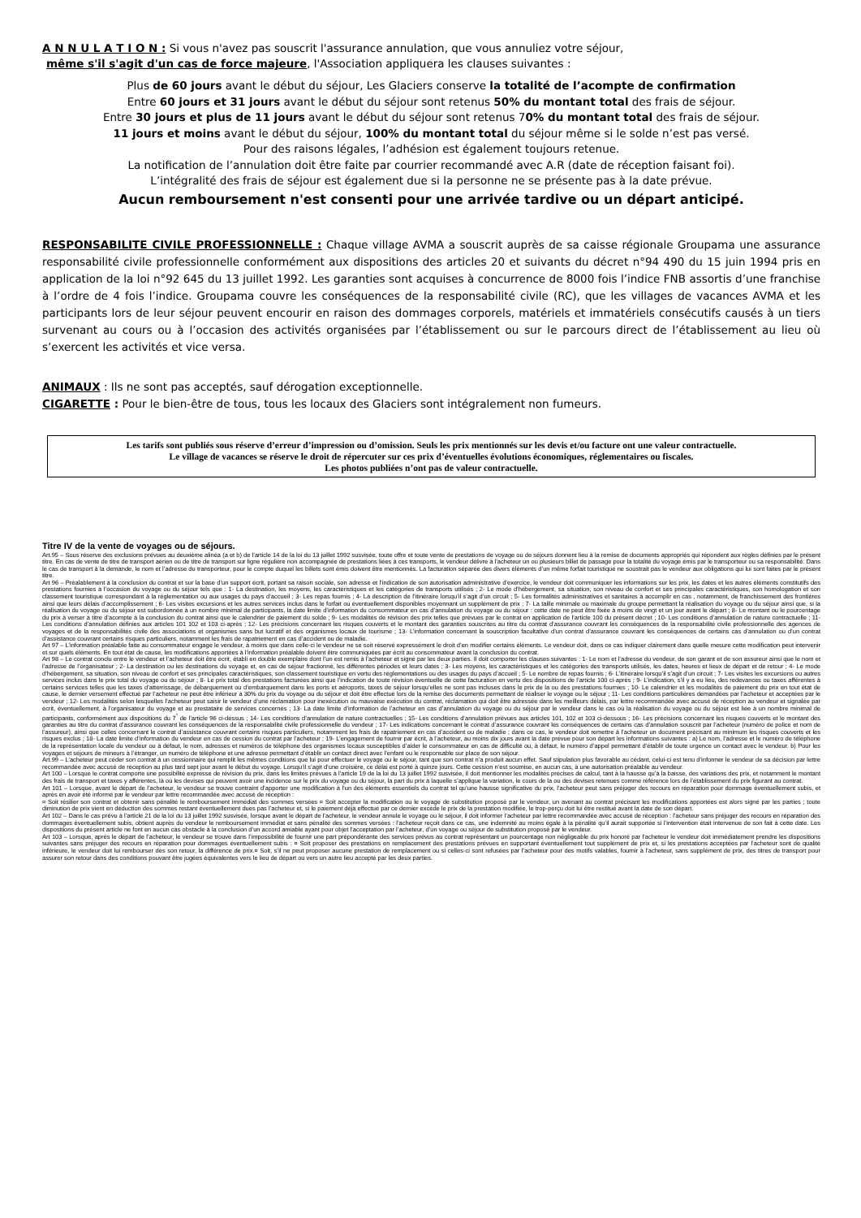A N N U L A T I O N : Si vous n'avez pas souscrit l'assurance annulation, que vous annuliez votre séjour,
même s'il s'agit d'un cas de force majeure, l'Association appliquera les clauses suivantes :
Plus de 60 jours avant le début du séjour, Les Glaciers conserve la totalité de l’acompte de confirmation
Entre 60 jours et 31 jours avant le début du séjour sont retenus 50% du montant total des frais de séjour.
Entre 30 jours et plus de 11 jours avant le début du séjour sont retenus 70% du montant total des frais de séjour.
11 jours et moins avant le début du séjour, 100% du montant total du séjour même si le solde n’est pas versé.
Pour des raisons légales, l’adhésion est également toujours retenue.
La notification de l’annulation doit être faite par courrier recommandé avec A.R (date de réception faisant foi).
L’intégralité des frais de séjour est également due si la personne ne se présente pas à la date prévue.
Aucun remboursement n'est consenti pour une arrivée tardive ou un départ anticipé.
RESPONSABILITE CIVILE PROFESSIONNELLE : Chaque village AVMA a souscrit auprès de sa caisse régionale Groupama une assurance responsabilité civile professionnelle conformément aux dispositions des articles 20 et suivants du décret n°94 490 du 15 juin 1994 pris en application de la loi n°92 645 du 13 juillet 1992. Les garanties sont acquises à concurrence de 8000 fois l’indice FNB assortis d’une franchise à l’ordre de 4 fois l’indice. Groupama couvre les conséquences de la responsabilité civile (RC), que les villages de vacances AVMA et les participants lors de leur séjour peuvent encourir en raison des dommages corporels, matériels et immatériels consécutifs causés à un tiers survenant au cours ou à l’occasion des activités organisées par l’établissement ou sur le parcours direct de l’établissement au lieu où s’exercent les activités et vice versa.
ANIMAUX : Ils ne sont pas acceptés, sauf dérogation exceptionnelle.
CIGARETTE : Pour le bien-être de tous, tous les locaux des Glaciers sont intégralement non fumeurs.
Les tarifs sont publiés sous réserve d’erreur d’impression ou d’omission. Seuls les prix mentionnés sur les devis et/ou facture ont une valeur contractuelle.
Le village de vacances se réserve le droit de répercuter sur ces prix d’éventuelles évolutions économiques, réglementaires ou fiscales.
Les photos publiées n’ont pas de valeur contractuelle.
Titre IV de la vente de voyages ou de séjours.
Art.95 – Sous réserve des exclusions prévues au deuxième alinéa (a et b) de l’article 14 de la loi du 13 juillet 1992 susvisée, toute offre et toute vente de prestations de voyage ou de séjours donnent lieu à la remise de documents appropriés qui répondent aux règles définies par le présent titre. En cas de vente de titre de transport aérien ou de titre de transport sur ligne régulière non accompagnée de prestations liées à ces transports, le vendeur délivre à l’acheteur un ou plusieurs billet de passage pour la totalité du voyage émis par le transporteur ou sa responsabilité. Dans le cas de transport à la demande, le nom et l’adresse du transporteur, pour le compte duquel les billets sont émis doivent être mentionnés. La facturation séparée des divers éléments d’un même forfait touristique ne soustrait pas le vendeur aux obligations qui lui sont faites par le présent titre.
Art 96 – Préalablement à la conclusion du contrat et sur la base d’un support écrit, portant sa raison sociale, son adresse et l’indication de son autorisation administrative d’exercice, le vendeur doit communiquer les informations sur les prix, les dates et les autres éléments constitutifs des prestations fournies à l’occasion du voyage ou du séjour tels que : 1- La destination, les moyens, les caractéristiques et les catégories de transports utilisés ; 2- Le mode d’hébergement, sa situation, son niveau de confort et ses principales caractéristiques, son homologation et son classement touristique correspondant à la réglementation ou aux usages du pays d’accueil ; 3- Les repas fournis ; 4- La description de l’itinéraire lorsqu’il s’agit d’un circuit ; 5- Les formalités administratives et sanitaires à accomplir en cas , notamment, de franchissement des frontières ainsi que leurs délais d’accomplissement ; 6- Les visites excursions et les autres services inclus dans le forfait ou éventuellement disponibles moyennant un supplément de prix ; 7- La taille minimale ou maximale du groupe permettant la réalisation du voyage ou du séjour ainsi que, si la réalisation du voyage ou du séjour est subordonnée à un nombre minimal de participants, la date limite d’information du consommateur en cas d’annulation du voyage ou du séjour : cette date ne peut être fixée à moins de vingt et un jour avant le départ ; 8- Le montant ou le pourcentage du prix à verser à titre d’acompte à la conclusion du contrat ainsi que le calendrier de paiement du solde ; 9- Les modalités de révision des prix telles que prévues par le contrat en application de l’article 100 du présent décret ; 10- Les conditions d’annulation de nature contractuelle ; 11- Les conditions d’annulation définies aux articles 101 102 et 103 ci-après ; 12- Les précisions concernant les risques couverts et le montant des garanties souscrites au titre du contrat d’assurance couvrant les conséquences de la responsabilité civile professionnelle des agences de voyages et de la responsabilités civile des associations et organismes sans but lucratif et des organismes locaux de tourisme ; 13- L’information concernant la souscription facultative d’un contrat d’assurance couvrant les conséquences de certains cas d’annulation ou d’un contrat d’assistance couvrant certains risques particuliers, notamment les frais de rapatriement en cas d’accident ou de maladie.
Art 97 – L’information préalable faite au consommateur engage le vendeur, à moins que dans celle-ci le vendeur ne se soit réservé expressément le droit d’en modifier certains éléments. Le vendeur doit, dans ce cas indiquer clairement dans quelle mesure cette modification peut intervenir et sur quels éléments. En tout état de cause, les modifications apportées à l’information préalable doivent être communiquées par écrit au consommateur avant la conclusion du contrat.
Art 98 – Le contrat conclu entre le vendeur et l’acheteur doit être écrit, établi en double exemplaire dont l’un est remis à l’acheteur et signé par les deux parties. Il doit comporter les clauses suivantes : 1- Le nom et l’adresse du vendeur, de son garant et de son assureur ainsi que le nom et l’adresse de l’organisateur ; 2- La destination ou les destinations du voyage et, en cas de séjour fractionné, les différentes périodes et leurs dates ; 3- Les moyens, les caractéristiques et les catégories des transports utilisés, les dates, heures et lieux de départ et de retour ; 4- Le mode d’hébergement, sa situation, son niveau de confort et ses principales caractéristiques, son classement touristique en vertu des réglementations ou des usages du pays d’accueil ; 5- Le nombre de repas fournis ; 6- L’itinéraire lorsqu’il s’agit d’un circuit ; 7- Les visites les excursions ou autres services inclus dans le prix total du voyage ou du séjour ; 8- Le prix total des prestations facturées ainsi que l’indication de toute révision éventuelle de cette facturation en vertu des dispositions de l’article 100 ci-après ; 9- L’indication, s’il y a eu lieu, des redevances ou taxes afférentes à certains services telles que les taxes d’atterrissage, de débarquement ou d’embarquement dans les ports et aéroports, taxes de séjour lorsqu’elles ne sont pas incluses dans le prix de la ou des prestations fournies ; 10- Le calendrier et les modalités de paiement du prix en tout état de cause, le dernier versement effectué par l’acheteur ne peut être inférieur à 30% du prix du voyage ou du séjour et doit être effectué lors de la remise des documents permettant de réaliser le voyage ou le séjour ; 11- Les conditions particulières demandées par l’acheteur et acceptées par le vendeur ; 12- Les modalités selon lesquelles l’acheteur peut saisir le vendeur d’une réclamation pour inexécution ou mauvaise exécution du contrat, réclamation qui doit être adressée dans les meilleurs délais, par lettre recommandée avec accusé de réception au vendeur et signalée par écrit, éventuellement, à l’organisateur du voyage et au prestataire de services concernés ; 13- La date limite d’information de l’acheteur en cas d’annulation du voyage ou du séjour par le vendeur dans le cas où la réalisation du voyage ou du séjour est liée à un nombre minimal de participants, conformément aux dispositions du 7<sup>°</sup> de l’article 96 ci-dessus ; 14- Les conditions d’annulation de nature contractuelles ; 15- Les conditions d’annulation prévues aux articles 101, 102 et 103 ci-dessous ; 16- Les précisions concernant les risques couverts et le montant des garanties au titre du contrat d’assurance couvrant les conséquences de la responsabilité civile professionnelle du vendeur ; 17- Les indications concernant le contrat d’assurance couvrant les conséquences de certains cas d’annulation souscrit par l’acheteur (numéro de police et nom de l’assureur), ainsi que celles concernant le contrat d’assistance couvrant certains risques particuliers, notamment les frais de rapatriement en cas d’accident ou de maladie ; dans ce cas, le vendeur doit remettre à l’acheteur un document précisant au minimum les risques couverts et les risques exclus ; 18- La date limite d’information du vendeur en cas de cession du contrat par l’acheteur ; 19- L’engagement de fournir par écrit, à l’acheteur, au moins dix jours avant la date prévue pour son départ les informations suivantes : a) Le nom, l’adresse et le numéro de téléphone de la représentation locale du vendeur ou à défaut, le nom, adresses et numéros de téléphone des organismes locaux susceptibles d’aider le consommateur en cas de difficulté ou, à défaut, le numéro d’appel permettant d’établir de toute urgence un contact avec le vendeur. b) Pour les voyages et séjours de mineurs à l’étranger, un numéro de téléphone et une adresse permettant d’établir un contact direct avec l’enfant ou le responsable sur place de son séjour.
Art.99 – L’acheteur peut céder son contrat à un cessionnaire qui remplit les mêmes conditions que lui pour effectuer le voyage ou le séjour, tant que son contrat n’a produit aucun effet. Sauf stipulation plus favorable au cédant, celui-ci est tenu d’informer le vendeur de sa décision par lettre recommandée avec accusé de réception au plus tard sept jour avant le début du voyage. Lorsqu’il s’agit d’une croisière, ce délai est porté à quinze jours. Cette cession n’est soumise, en aucun cas, à une autorisation préalable au vendeur.
Art 100 – Lorsque le contrat comporte une possibilité expresse de révision du prix, dans les limites prévues à l’article 19 de la loi du 13 juillet 1992 susvisée, il doit mentionner les modalités précises de calcul, tant à la hausse qu’à la baisse, des variations des prix, et notamment le montant des frais de transport et taxes y afférentes, là où les devises qui peuvent avoir une incidence sur le prix du voyage ou du séjour, la part du prix à laquelle s’applique la variation, le cours de la ou des devises retenues comme référence lors de l’établissement du prix figurant au contrat.
Art 101 – Lorsque, avant le départ de l’acheteur, le vendeur se trouve contraint d’apporter une modification à l’un des éléments essentiels du contrat tel qu’une hausse significative du prix, l’acheteur peut sans préjuger des recours en réparation pour dommage éventuellement subis, et après en avoir été informé par le vendeur par lettre recommandée avec accusé de réception :
¤ Soit résilier son contrat et obtenir sans pénalité le remboursement immédiat des sommes versées ¤ Soit accepter la modification ou le voyage de substitution proposé par le vendeur, un avenant au contrat précisant les modifications apportées est alors signé par les parties ; toute diminution de prix vient en déduction des sommes restant éventuellement dues pas l’acheteur et, si le paiement déjà effectué par ce dernier excède le prix de la prestation modifiée, le trop-perçu doit lui être restitué avant la date de son départ.
Art 102 – Dans le cas prévu à l’article 21 de la loi du 13 juillet 1992 susvisée, lorsque avant le départ de l’acheteur, le vendeur annule le voyage ou le séjour, il doit informer l’acheteur par lettre recommandée avec accusé de réception : l’acheteur sans préjuger des recours en réparation des dommages éventuellement subis, obtient auprès du vendeur le remboursement immédiat et sans pénalité des sommes versées : l’acheteur reçoit dans ce cas, une indemnité au moins égale à la pénalité qu’il aurait supportée si l’intervention était intervenue de son fait à cette date. Les dispositions du présent article ne font en aucun cas obstacle à la conclusion d’un accord amiable ayant pour objet l’acceptation par l’acheteur, d’un voyage ou séjour de substitution proposé par le vendeur.
Art 103 – Lorsque, après le départ de l’acheteur, le vendeur se trouve dans l’impossibilité de fournir une part prépondérante des services prévus au contrat représentant un pourcentage non négligeable du prix honoré par l’acheteur le vendeur doit immédiatement prendre les dispositions suivantes sans préjuger des recours en réparation pour dommages éventuellement subis : ¤ Soit proposer des prestations en remplacement des prestations prévues en supportant éventuellement tout supplément de prix et, si les prestations acceptées par l’acheteur sont de qualité inférieure, le vendeur doit lui rembourser dès son retour, la différence de prix.¤ Soit, s’il ne peut proposer aucune prestation de remplacement ou si celles-ci sont refusées par l’acheteur pour des motifs valables, fournir à l’acheteur, sans supplément de prix, des titres de transport pour assurer son retour dans des conditions pouvant être jugées équivalentes vers le lieu de départ ou vers un autre lieu accepté par les deux parties.